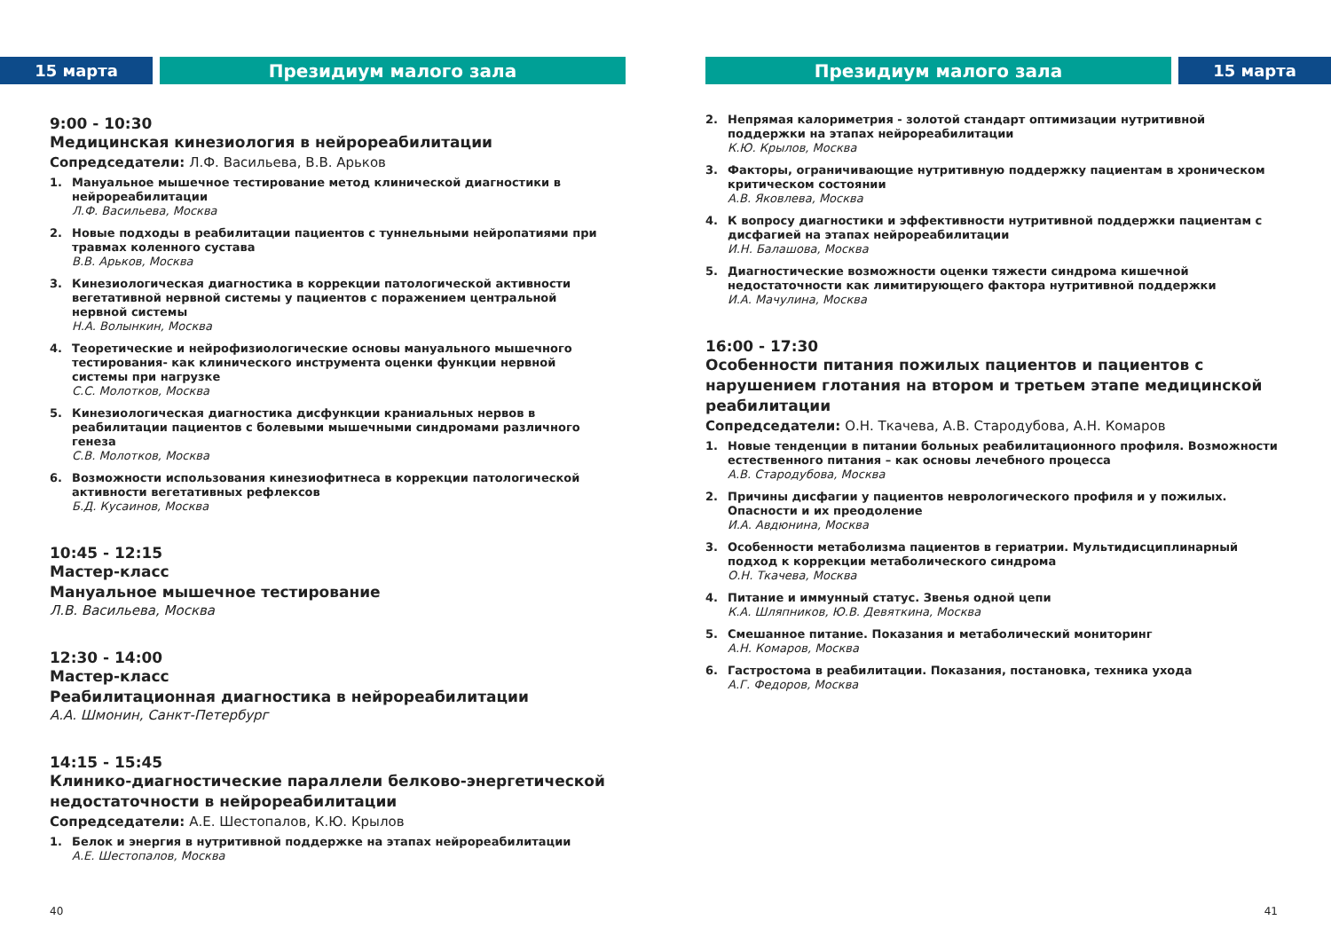15 марта Президиум малого зала
9:00 - 10:30
Медицинская кинезиология в нейрореабилитации
Сопредседатели: Л.Ф. Васильева, В.В. Арьков
1. Мануальное мышечное тестирование метод клинической диагностики в нейрореабилитации
Л.Ф. Васильева, Москва
2. Новые подходы в реабилитации пациентов с туннельными нейропатиями при травмах коленного сустава
В.В. Арьков, Москва
3. Кинезиологическая диагностика в коррекции патологической активности вегетативной нервной системы у пациентов с поражением центральной нервной системы
Н.А. Волынкин, Москва
4. Теоретические и нейрофизиологические основы мануального мышечного тестирования- как клинического инструмента оценки функции нервной системы при нагрузке
С.С. Молотков, Москва
5. Кинезиологическая диагностика дисфункции краниальных нервов в реабилитации пациентов с болевыми мышечными синдромами различного генеза
С.В. Молотков, Москва
6. Возможности использования кинезиофитнеса в коррекции патологической активности вегетативных рефлексов
Б.Д. Кусаинов, Москва
10:45 - 12:15
Мастер-класс
Мануальное мышечное тестирование
Л.В. Васильева, Москва
12:30 - 14:00
Мастер-класс
Реабилитационная диагностика в нейрореабилитации
А.А. Шмонин, Санкт-Петербург
14:15 - 15:45
Клинико-диагностические параллели белково-энергетической недостаточности в нейрореабилитации
Сопредседатели: А.Е. Шестопалов, К.Ю. Крылов
1. Белок и энергия в нутритивной поддержке на этапах нейрореабилитации
А.Е. Шестопалов, Москва
40
Президиум малого зала 15 марта
2. Непрямая калориметрия - золотой стандарт оптимизации нутритивной поддержки на этапах нейрореабилитации
К.Ю. Крылов, Москва
3. Факторы, ограничивающие нутритивную поддержку пациентам в хроническом критическом состоянии
А.В. Яковлева, Москва
4. К вопросу диагностики и эффективности нутритивной поддержки пациентам с дисфагией на этапах нейрореабилитации
И.Н. Балашова, Москва
5. Диагностические возможности оценки тяжести синдрома кишечной недостаточности как лимитирующего фактора нутритивной поддержки
И.А. Мачулина, Москва
16:00 - 17:30
Особенности питания пожилых пациентов и пациентов с нарушением глотания на втором и третьем этапе медицинской реабилитации
Сопредседатели: О.Н. Ткачева, А.В. Стародубова, А.Н. Комаров
1. Новые тенденции в питании больных реабилитационного профиля. Возможности естественного питания – как основы лечебного процесса
А.В. Стародубова, Москва
2. Причины дисфагии у пациентов неврологического профиля и у пожилых. Опасности и их преодоление
И.А. Авдюнина, Москва
3. Особенности метаболизма пациентов в гериатрии. Мультидисциплинарный подход к коррекции метаболического синдрома
О.Н. Ткачева, Москва
4. Питание и иммунный статус. Звенья одной цепи
К.А. Шляпников, Ю.В. Девяткина, Москва
5. Смешанное питание. Показания и метаболический мониторинг
А.Н. Комаров, Москва
6. Гастростома в реабилитации. Показания, постановка, техника ухода
А.Г. Федоров, Москва
41